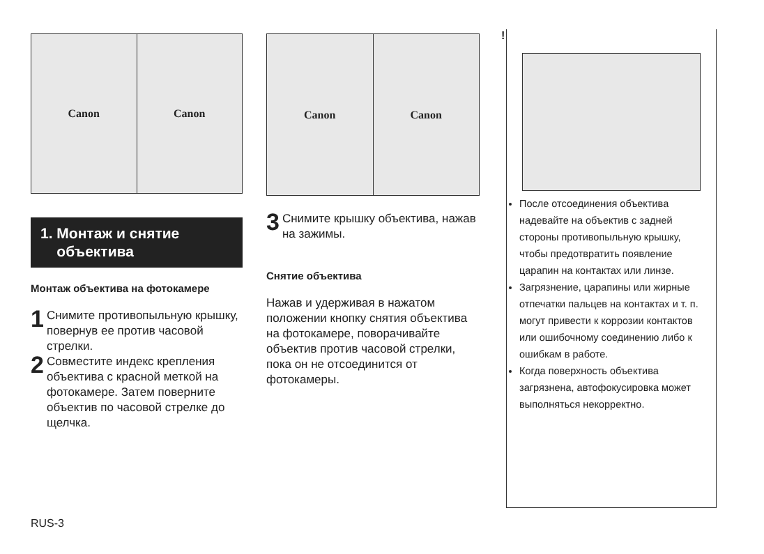Canon Canon
1. Монтаж и снятие
объектива
Монтаж объектива на фотокамере
1
Снимите противопыльную крышку, повернув ее против часовой стрелки.
2
Совместите индекс крепления объектива с красной меткой на фотокамере. Затем поверните объектив по часовой стрелке до щелчка.
Canon Canon
3
Снимите крышку объектива, нажав на зажимы.
Снятие объектива
Нажав и удерживая в нажатом положении кнопку снятия объектива на фотокамере, поворачивайте объектив против часовой стрелки, пока он не отсоединится от фотокамеры.
!
После отсоединения объектива надевайте на объектив с задней стороны противопыльную крышку, чтобы предотвратить появление царапин на контактах или линзе.
Загрязнение, царапины или жирные отпечатки пальцев на контактах и т. п. могут привести к коррозии контактов или ошибочному соединению либо к ошибкам в работе.
Когда поверхность объектива загрязнена, автофокусировка может выполняться некорректно.
RUS-3